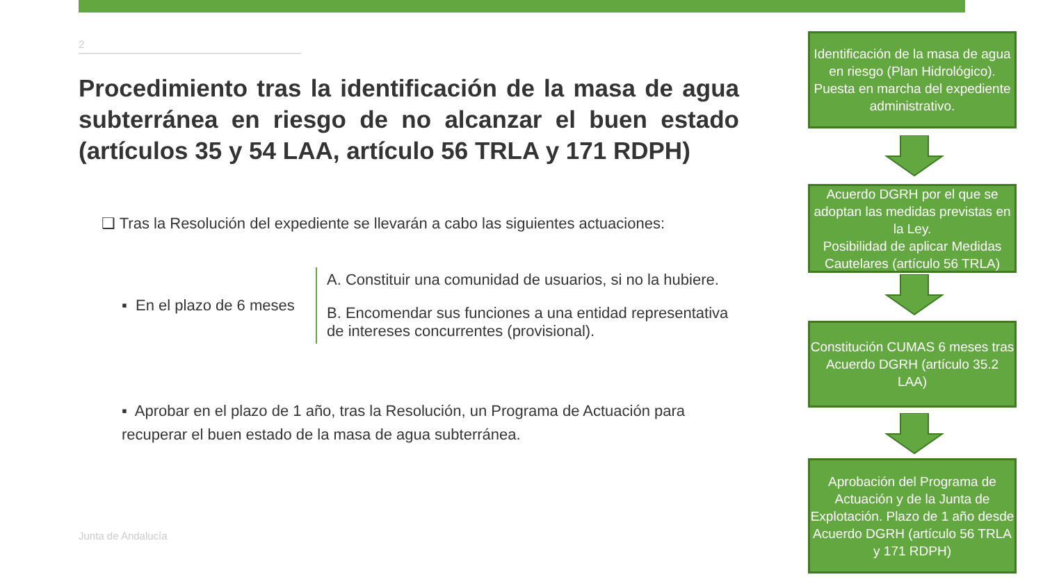2
Procedimiento tras la identificación de la masa de agua subterránea en riesgo de no alcanzar el buen estado (artículos 35 y 54 LAA, artículo 56 TRLA y 171 RDPH)
❑ Tras la Resolución del expediente se llevarán a cabo las siguientes actuaciones:
▪ En el plazo de 6 meses
A. Constituir una comunidad de usuarios, si no la hubiere.
B. Encomendar sus funciones a una entidad representativa de intereses concurrentes (provisional).
▪ Aprobar en el plazo de 1 año, tras la Resolución, un Programa de Actuación para recuperar el buen estado de la masa de agua subterránea.
Junta de Andalucía
Identificación de la masa de agua en riesgo (Plan Hidrológico).
Puesta en marcha del expediente administrativo.
Acuerdo DGRH por el que se adoptan las medidas previstas en la Ley.
Posibilidad de aplicar Medidas Cautelares (artículo 56 TRLA)
Constitución CUMAS 6 meses tras Acuerdo DGRH (artículo 35.2 LAA)
Aprobación del Programa de Actuación y de la Junta de Explotación. Plazo de 1 año desde Acuerdo DGRH (artículo 56 TRLA y 171 RDPH)